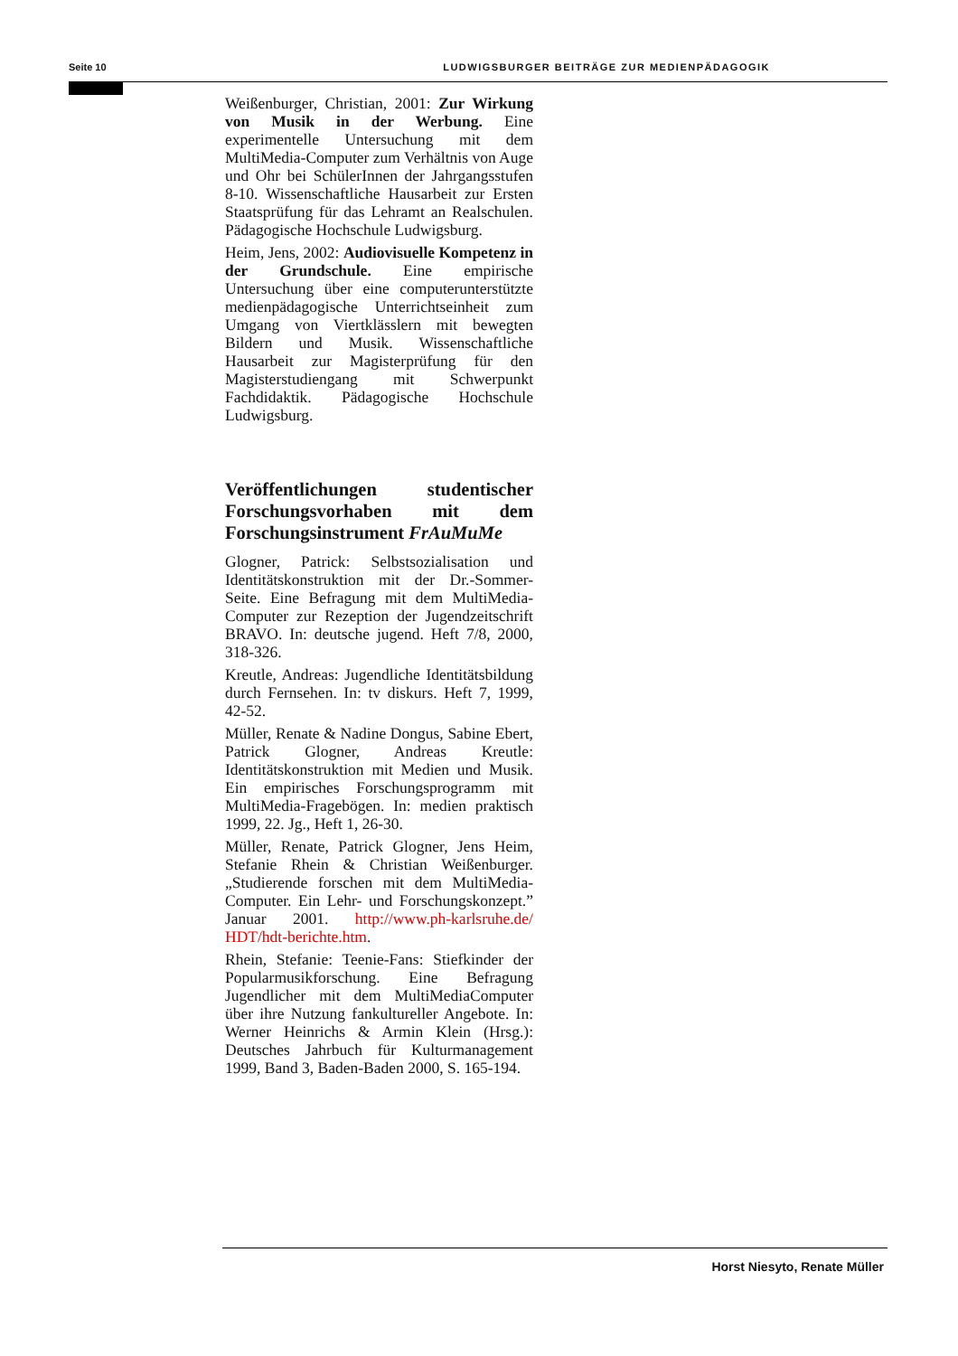Seite 10 LUDWIGSBURGER BEITRÄGE ZUR MEDIENPÄDAGOGIK
Weißenburger, Christian, 2001: Zur Wirkung von Musik in der Werbung. Eine experimentelle Untersuchung mit dem MultiMedia-Computer zum Verhältnis von Auge und Ohr bei SchülerInnen der Jahrgangsstufen 8-10. Wissenschaftliche Hausarbeit zur Ersten Staatsprüfung für das Lehramt an Realschulen. Pädagogische Hochschule Ludwigsburg.
Heim, Jens, 2002: Audiovisuelle Kompetenz in der Grundschule. Eine empirische Untersuchung über eine computerunterstützte medienpädagogische Unterrichtseinheit zum Umgang von Viertklässlern mit bewegten Bildern und Musik. Wissenschaftliche Hausarbeit zur Magisterprüfung für den Magisterstudiengang mit Schwerpunkt Fachdidaktik. Pädagogische Hochschule Ludwigsburg.
Veröffentlichungen studentischer Forschungsvorhaben mit dem Forschungsinstrument FrAuMuMe
Glogner, Patrick: Selbstsozialisation und Identitätskonstruktion mit der Dr.-Sommer-Seite. Eine Befragung mit dem MultiMedia-Computer zur Rezeption der Jugendzeitschrift BRAVO. In: deutsche jugend. Heft 7/8, 2000, 318-326.
Kreutle, Andreas: Jugendliche Identitätsbildung durch Fernsehen. In: tv diskurs. Heft 7, 1999, 42-52.
Müller, Renate & Nadine Dongus, Sabine Ebert, Patrick Glogner, Andreas Kreutle: Identitätskonstruktion mit Medien und Musik. Ein empirisches Forschungsprogramm mit MultiMedia-Fragebögen. In: medien praktisch 1999, 22. Jg., Heft 1, 26-30.
Müller, Renate, Patrick Glogner, Jens Heim, Stefanie Rhein & Christian Weißenburger. „Studierende forschen mit dem MultiMedia-Computer. Ein Lehr- und Forschungskonzept.” Januar 2001. http://www.ph-karlsruhe.de/ HDT/hdt-berichte.htm.
Rhein, Stefanie: Teenie-Fans: Stiefkinder der Popularmusikforschung. Eine Befragung Jugendlicher mit dem MultiMediaComputer über ihre Nutzung fankultureller Angebote. In: Werner Heinrichs & Armin Klein (Hrsg.): Deutsches Jahrbuch für Kulturmanagement 1999, Band 3, Baden-Baden 2000, S. 165-194.
Horst Niesyto, Renate Müller